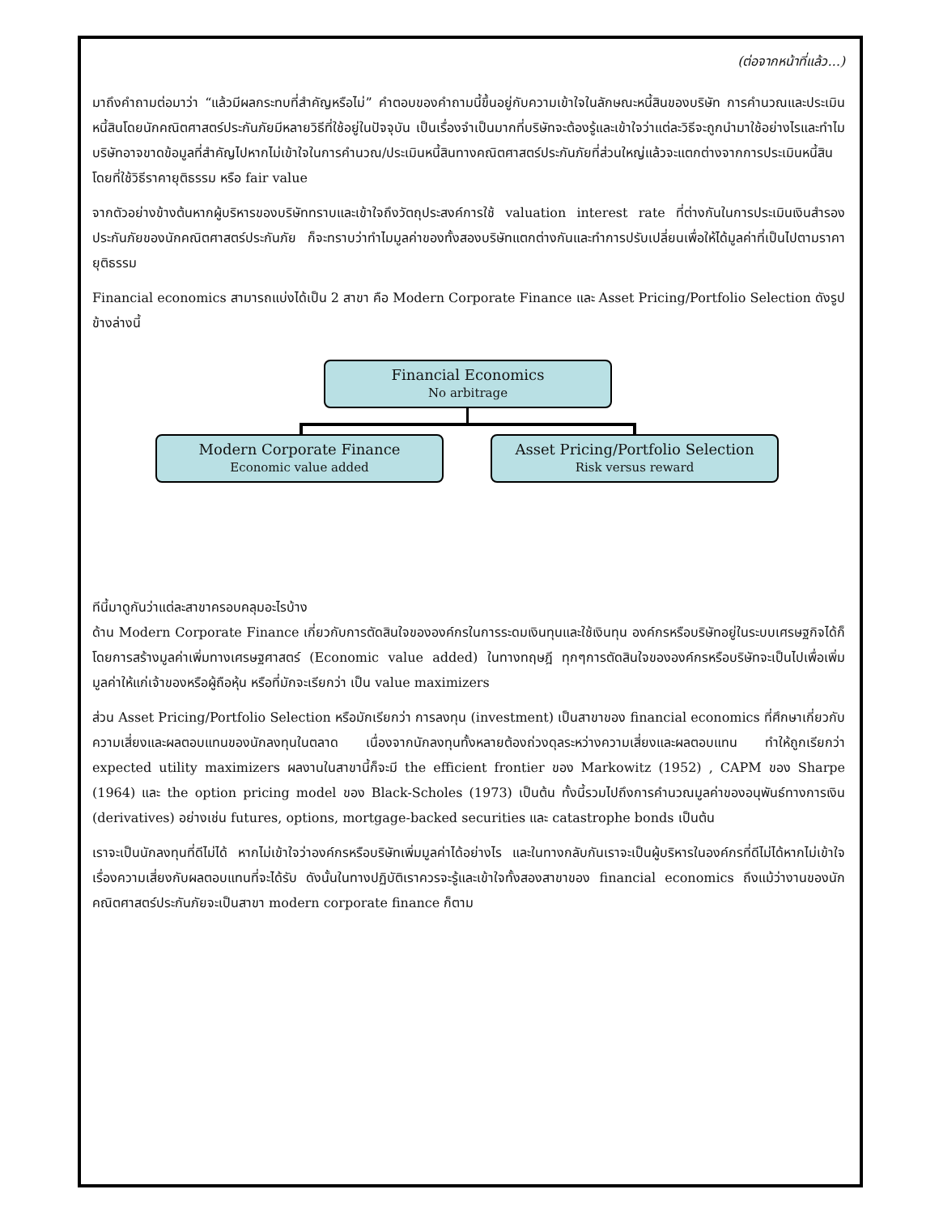(ต่อจากหน้าที่แล้ว...)
มาถึงคำถามต่อมาว่า “แล้วมีผลกระทบที่สำคัญหรือไม่” คำตอบของคำถามนี้ขึ้นอยู่กับความเข้าใจในลักษณะหนี้สินของบริษัท การคำนวณและประเมินหนี้สินโดยนักคณิตศาสตร์ประกันภัยมีหลายวิธีที่ใช้อยู่ในปัจจุบัน เป็นเรื่องจำเป็นมากที่บริษัทจะต้องรู้และเข้าใจว่าแต่ละวิธีจะถูกนำมาใช้อย่างไรและทำไม บริษัทอาจขาดข้อมูลที่สำคัญไปหากไม่เข้าใจในการคำนวณ/ประเมินหนี้สินทางคณิตศาสตร์ประกันภัยที่ส่วนใหญ่แล้วจะแตกต่างจากการประเมินหนี้สินโดยที่ใช้วิธีราคายุติธรรม หรือ fair value
จากตัวอย่างข้างต้นหากผู้บริหารของบริษัททราบและเข้าใจถึงวัตถุประสงค์การใช้ valuation interest rate ที่ต่างกันในการประเมินเงินสำรองประกันภัยของนักคณิตศาสตร์ประกันภัย ก็จะทราบว่าทำไมมูลค่าของทั้งสองบริษัทแตกต่างกันและทำการปรับเปลี่ยนเพื่อให้ได้มูลค่าที่เป็นไปตามราคายุติธรรม
Financial economics สามารถแบ่งได้เป็น 2 สาขา คือ Modern Corporate Finance และ Asset Pricing/Portfolio Selection ดังรูปข้างล่างนี้
Financial Economics
No arbitrage
Modern Corporate Finance
Economic value added
Asset Pricing/Portfolio Selection
Risk versus reward
ทีนี้มาดูกันว่าแต่ละสาขาครอบคลุมอะไรบ้าง
ด้าน Modern Corporate Finance เกี่ยวกับการตัดสินใจขององค์กรในการระดมเงินทุนและใช้เงินทุน องค์กรหรือบริษัทอยู่ในระบบเศรษฐกิจได้ก็โดยการสร้างมูลค่าเพิ่มทางเศรษฐศาสตร์ (Economic value added) ในทางทฤษฎี ทุกๆการตัดสินใจขององค์กรหรือบริษัทจะเป็นไปเพื่อเพิ่มมูลค่าให้แก่เจ้าของหรือผู้ถือหุ้น หรือที่มักจะเรียกว่า เป็น value maximizers
ส่วน Asset Pricing/Portfolio Selection หรือมักเรียกว่า การลงทุน (investment) เป็นสาขาของ financial economics ที่ศึกษาเกี่ยวกับความเสี่ยงและผลตอบแทนของนักลงทุนในตลาด เนื่องจากนักลงทุนทั้งหลายต้องถ่วงดุลระหว่างความเสี่ยงและผลตอบแทน ทำให้ถูกเรียกว่า expected utility maximizers ผลงานในสาขานี้ก็จะมี the efficient frontier ของ Markowitz (1952) , CAPM ของ Sharpe (1964) และ the option pricing model ของ Black-Scholes (1973) เป็นต้น ทั้งนี้รวมไปถึงการคำนวณมูลค่าของอนุพันธ์ทางการเงิน (derivatives) อย่างเช่น futures, options, mortgage-backed securities และ catastrophe bonds เป็นต้น
เราจะเป็นนักลงทุนที่ดีไม่ได้ หากไม่เข้าใจว่าองค์กรหรือบริษัทเพิ่มมูลค่าได้อย่างไร และในทางกลับกันเราจะเป็นผู้บริหารในองค์กรที่ดีไม่ได้หากไม่เข้าใจเรื่องความเสี่ยงกับผลตอบแทนที่จะได้รับ ดังนั้นในทางปฏิบัติเราควรจะรู้และเข้าใจทั้งสองสาขาของ financial economics ถึงแม้ว่างานของนักคณิตศาสตร์ประกันภัยจะเป็นสาขา modern corporate finance ก็ตาม